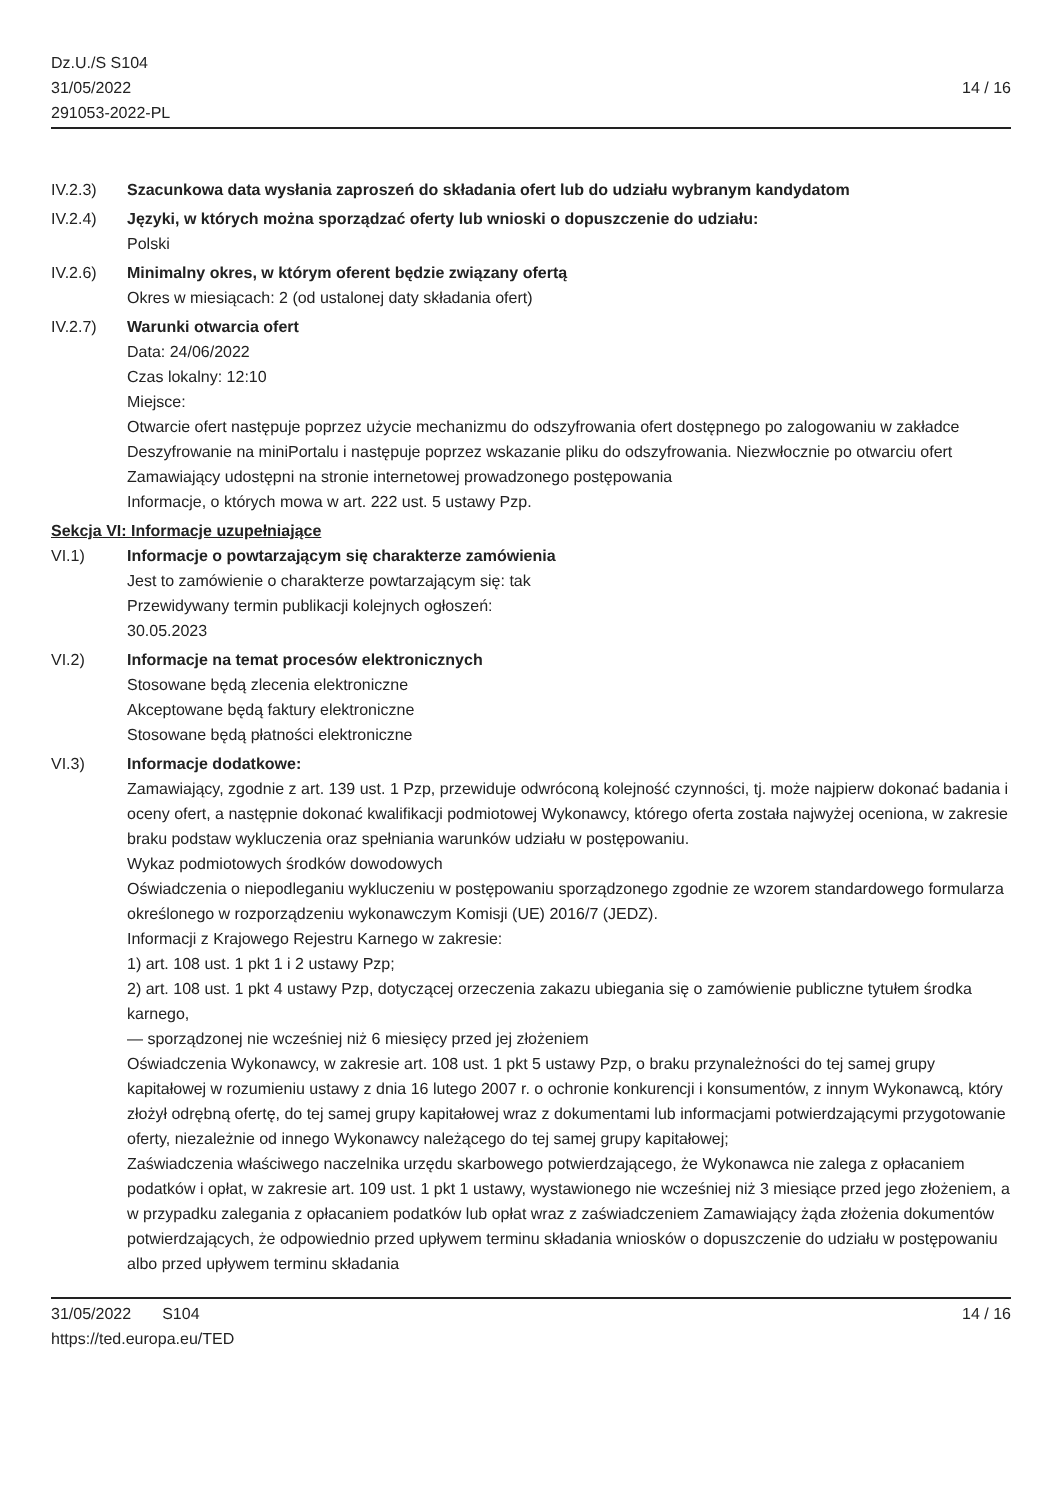Dz.U./S S104
31/05/2022
291053-2022-PL
14 / 16
IV.2.3) Szacunkowa data wysłania zaproszeń do składania ofert lub do udziału wybranym kandydatom
IV.2.4) Języki, w których można sporządzać oferty lub wnioski o dopuszczenie do udziału:
Polski
IV.2.6) Minimalny okres, w którym oferent będzie związany ofertą
Okres w miesiącach: 2 (od ustalonej daty składania ofert)
IV.2.7) Warunki otwarcia ofert
Data: 24/06/2022
Czas lokalny: 12:10
Miejsce:
Otwarcie ofert następuje poprzez użycie mechanizmu do odszyfrowania ofert dostępnego po zalogowaniu w zakładce Deszyfrowanie na miniPortalu i następuje poprzez wskazanie pliku do odszyfrowania. Niezwłocznie po otwarciu ofert Zamawiający udostępni na stronie internetowej prowadzonego postępowania
Informacje, o których mowa w art. 222 ust. 5 ustawy Pzp.
Sekcja VI: Informacje uzupełniające
VI.1) Informacje o powtarzającym się charakterze zamówienia
Jest to zamówienie o charakterze powtarzającym się: tak
Przewidywany termin publikacji kolejnych ogłoszeń:
30.05.2023
VI.2) Informacje na temat procesów elektronicznych
Stosowane będą zlecenia elektroniczne
Akceptowane będą faktury elektroniczne
Stosowane będą płatności elektroniczne
VI.3) Informacje dodatkowe:
Zamawiający, zgodnie z art. 139 ust. 1 Pzp, przewiduje odwróconą kolejność czynności, tj. może najpierw dokonać badania i oceny ofert, a następnie dokonać kwalifikacji podmiotowej Wykonawcy, którego oferta została najwyżej oceniona, w zakresie braku podstaw wykluczenia oraz spełniania warunków udziału w postępowaniu.
Wykaz podmiotowych środków dowodowych
Oświadczenia o niepodleganiu wykluczeniu w postępowaniu sporządzonego zgodnie ze wzorem standardowego formularza określonego w rozporządzeniu wykonawczym Komisji (UE) 2016/7 (JEDZ).
Informacji z Krajowego Rejestru Karnego w zakresie:
1) art. 108 ust. 1 pkt 1 i 2 ustawy Pzp;
2) art. 108 ust. 1 pkt 4 ustawy Pzp, dotyczącej orzeczenia zakazu ubiegania się o zamówienie publiczne tytułem środka karnego,
— sporządzonej nie wcześniej niż 6 miesięcy przed jej złożeniem
Oświadczenia Wykonawcy, w zakresie art. 108 ust. 1 pkt 5 ustawy Pzp, o braku przynależności do tej samej grupy kapitałowej w rozumieniu ustawy z dnia 16 lutego 2007 r. o ochronie konkurencji i konsumentów, z innym Wykonawcą, który złożył odrębną ofertę, do tej samej grupy kapitałowej wraz z dokumentami lub informacjami potwierdzającymi przygotowanie oferty, niezależnie od innego Wykonawcy należącego do tej samej grupy kapitałowej;
Zaświadczenia właściwego naczelnika urzędu skarbowego potwierdzającego, że Wykonawca nie zalega z opłacaniem podatków i opłat, w zakresie art. 109 ust. 1 pkt 1 ustawy, wystawionego nie wcześniej niż 3 miesiące przed jego złożeniem, a w przypadku zalegania z opłacaniem podatków lub opłat wraz z zaświadczeniem Zamawiający żąda złożenia dokumentów potwierdzających, że odpowiednio przed upływem terminu składania wniosków o dopuszczenie do udziału w postępowaniu albo przed upływem terminu składania
31/05/2022 S104 14 / 16
https://ted.europa.eu/TED